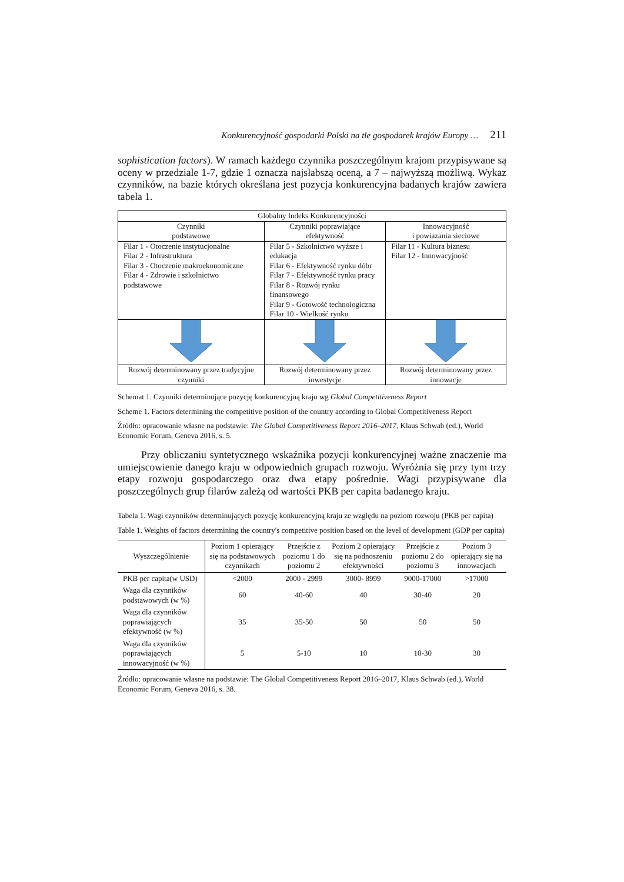Konkurencyjność gospodarki Polski na tle gospodarek krajów Europy … 211
sophistication factors). W ramach każdego czynnika poszczególnym krajom przypisywane są oceny w przedziale 1-7, gdzie 1 oznacza najsłabszą oceną, a 7 – najwyższą możliwą. Wykaz czynników, na bazie których określana jest pozycja konkurencyjna badanych krajów zawiera tabela 1.
| Globalny Indeks Konkurencyjności | | |
| Czynniki podstawowe | Czynniki poprawiające efektywność | Innowacyjność i powiazania sieciowe |
| Filar 1 - Otoczenie instytucjonalne Filar 2 - Infrastruktura Filar 3 - Otoczenie makroekonomiczne Filar 4 - Zdrowie i szkolnictwo podstawowe | Filar 5 - Szkolnictwo wyższe i edukacja Filar 6 - Efektywność rynku dóbr Filar 7 - Efektywność rynku pracy Filar 8 - Rozwój rynku finansowego Filar 9 - Gotowość technologiczna Filar 10 - Wielkość rynku | Filar 11 - Kultura biznesu Filar 12 - Innowacyjność |
| Rozwój determinowany przez tradycyjne czynniki | Rozwój determinowany przez inwestycje | Rozwój determinowany przez innowacje |
Schemat 1. Czynniki determinujące pozycję konkurencyjną kraju wg Global Competitiveness Report
Scheme 1. Factors determining the competitive position of the country according to Global Competitiveness Report
Źródło: opracowanie własne na podstawie: The Global Competitiveness Report 2016–2017, Klaus Schwab (ed.), World Economic Forum, Geneva 2016, s. 5.
Przy obliczaniu syntetycznego wskaźnika pozycji konkurencyjnej ważne znaczenie ma umiejscowienie danego kraju w odpowiednich grupach rozwoju. Wyróżnia się przy tym trzy etapy rozwoju gospodarczego oraz dwa etapy pośrednie. Wagi przypisywane dla poszczególnych grup filarów zależą od wartości PKB per capita badanego kraju.
Tabela 1. Wagi czynników determinujących pozycję konkurencyjną kraju ze względu na poziom rozwoju (PKB per capita)
Table 1. Weights of factors determining the country's competitive position based on the level of development (GDP per capita)
| Wyszczególnienie | Poziom 1 opierający się na podstawowych czynnikach | Przejście z poziomu 1 do poziomu 2 | Poziom 2 opierający się na podnoszeniu efektywności | Przejście z poziomu 2 do poziomu 3 | Poziom 3 opierający się na innowacjach |
| --- | --- | --- | --- | --- | --- |
| PKB per capita(w USD) | <2000 | 2000 - 2999 | 3000- 8999 | 9000-17000 | >17000 |
| Waga dla czynników podstawowych (w %) | 60 | 40-60 | 40 | 30-40 | 20 |
| Waga dla czynników poprawiających efektywność (w %) | 35 | 35-50 | 50 | 50 | 50 |
| Waga dla czynników poprawiających innowacyjność (w %) | 5 | 5-10 | 10 | 10-30 | 30 |
Źródło: opracowanie własne na podstawie: The Global Competitiveness Report 2016–2017, Klaus Schwab (ed.), World Economic Forum, Geneva 2016, s. 38.